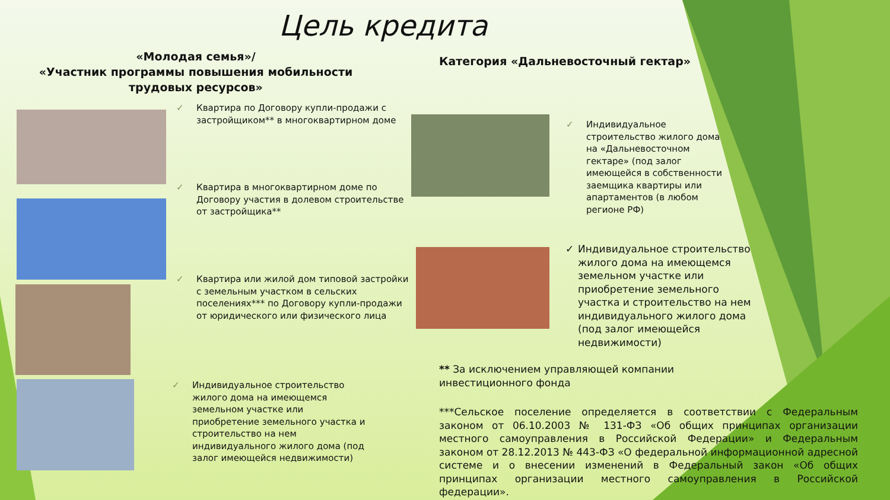Цель кредита
«Молодая семья»/
«Участник программы повышения мобильности трудовых ресурсов»
Категория «Дальневосточный гектар»
✓ Квартира по Договору купли-продажи с застройщиком** в многоквартирном доме
✓ Квартира в многоквартирном доме по Договору участия в долевом строительстве от застройщика**
✓ Квартира или жилой дом типовой застройки с земельным участком в сельских поселениях*** по Договору купли-продажи от юридического или физического лица
✓ Индивидуальное строительство жилого дома на имеющемся земельном участке или приобретение земельного участка и строительство на нем индивидуального жилого дома (под залог имеющейся недвижимости)
✓ Индивидуальное строительство жилого дома на «Дальневосточном гектаре» (под залог имеющейся в собственности заемщика квартиры или апартаментов (в любом регионе РФ)
✓ Индивидуальное строительство жилого дома на имеющемся земельном участке или приобретение земельного участка и строительство на нем индивидуального жилого дома (под залог имеющейся недвижимости)
** За исключением управляющей компании инвестиционного фонда
***Сельское поселение определяется в соответствии с Федеральным законом от 06.10.2003 № 131-ФЗ «Об общих принципах организации местного самоуправления в Российской Федерации» и Федеральным законом от 28.12.2013 № 443-ФЗ «О федеральной информационной адресной системе и о внесении изменений в Федеральный закон «Об общих принципах организации местного самоуправления в Российской федерации».